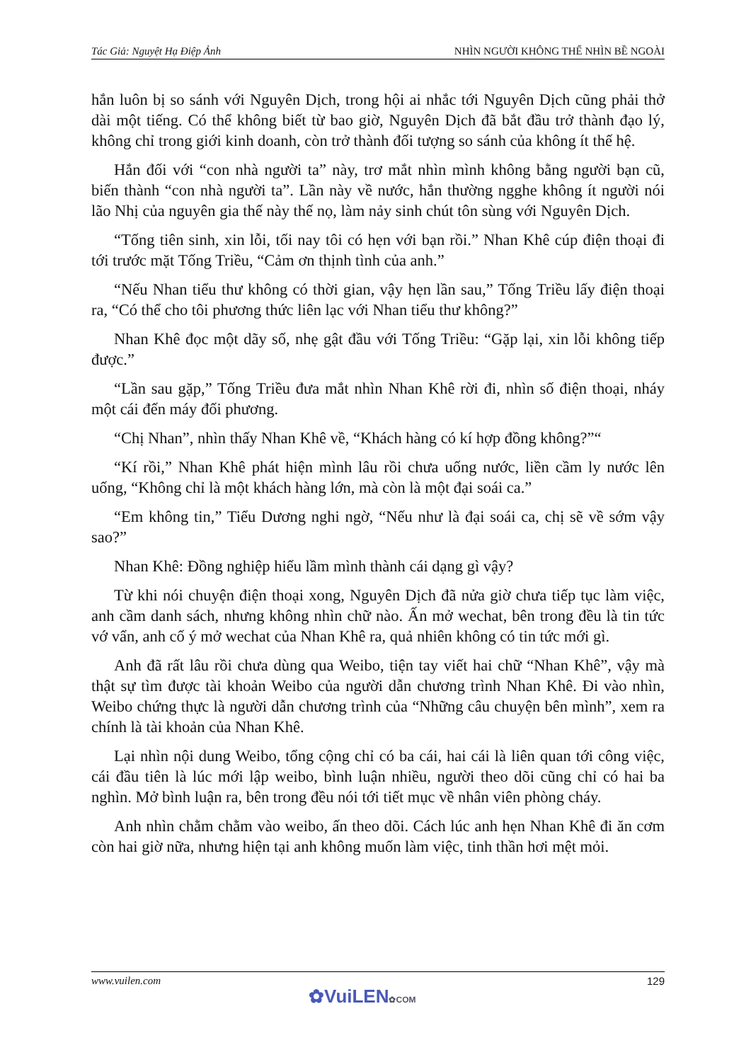Tác Giả: Nguyệt Hạ Điệp Ảnh NHÌN NGƯỜI KHÔNG THỂ NHÌN BỀ NGOÀI
hắn luôn bị so sánh với Nguyên Dịch, trong hội ai nhắc tới Nguyên Dịch cũng phải thở dài một tiếng. Có thể không biết từ bao giờ, Nguyên Dịch đã bắt đầu trở thành đạo lý, không chỉ trong giới kinh doanh, còn trở thành đối tượng so sánh của không ít thế hệ.
Hắn đối với “con nhà người ta” này, trơ mắt nhìn mình không bằng người bạn cũ, biến thành “con nhà người ta”. Lần này về nước, hắn thường ngghe không ít người nói lão Nhị của nguyên gia thế này thế nọ, làm nảy sinh chút tôn sùng với Nguyên Dịch.
“Tống tiên sinh, xin lỗi, tối nay tôi có hẹn với bạn rồi.” Nhan Khê cúp điện thoại đi tới trước mặt Tống Triều, “Cảm ơn thịnh tình của anh.”
“Nếu Nhan tiểu thư không có thời gian, vậy hẹn lần sau,” Tống Triều lấy điện thoại ra, “Có thể cho tôi phương thức liên lạc với Nhan tiểu thư không?”
Nhan Khê đọc một dãy số, nhẹ gật đầu với Tống Triều: “Gặp lại, xin lỗi không tiếp được.”
“Lần sau gặp,” Tống Triều đưa mắt nhìn Nhan Khê rời đi, nhìn số điện thoại, nháy một cái đến máy đối phương.
“Chị Nhan”, nhìn thấy Nhan Khê về, “Khách hàng có kí hợp đồng không?”“
“Kí rồi,” Nhan Khê phát hiện mình lâu rồi chưa uống nước, liền cầm ly nước lên uống, “Không chỉ là một khách hàng lớn, mà còn là một đại soái ca.”
“Em không tin,” Tiểu Dương nghi ngờ, “Nếu như là đại soái ca, chị sẽ về sớm vậy sao?”
Nhan Khê: Đồng nghiệp hiểu lầm mình thành cái dạng gì vậy?
Từ khi nói chuyện điện thoại xong, Nguyên Dịch đã nửa giờ chưa tiếp tục làm việc, anh cầm danh sách, nhưng không nhìn chữ nào. Ấn mở wechat, bên trong đều là tin tức vớ vẩn, anh cố ý mở wechat của Nhan Khê ra, quả nhiên không có tin tức mới gì.
Anh đã rất lâu rồi chưa dùng qua Weibo, tiện tay viết hai chữ “Nhan Khê”, vậy mà thật sự tìm được tài khoản Weibo của người dẫn chương trình Nhan Khê. Đi vào nhìn, Weibo chứng thực là người dẫn chương trình của “Những câu chuyện bên mình”, xem ra chính là tài khoản của Nhan Khê.
Lại nhìn nội dung Weibo, tổng cộng chỉ có ba cái, hai cái là liên quan tới công việc, cái đầu tiên là lúc mới lập weibo, bình luận nhiều, người theo dõi cũng chỉ có hai ba nghìn. Mở bình luận ra, bên trong đều nói tới tiết mục về nhân viên phòng cháy.
Anh nhìn chằm chằm vào weibo, ấn theo dõi. Cách lúc anh hẹn Nhan Khê đi ăn cơm còn hai giờ nữa, nhưng hiện tại anh không muốn làm việc, tinh thần hơi mệt mỏi.
www.vuilen.com 129
✿VuiLEN✿COM